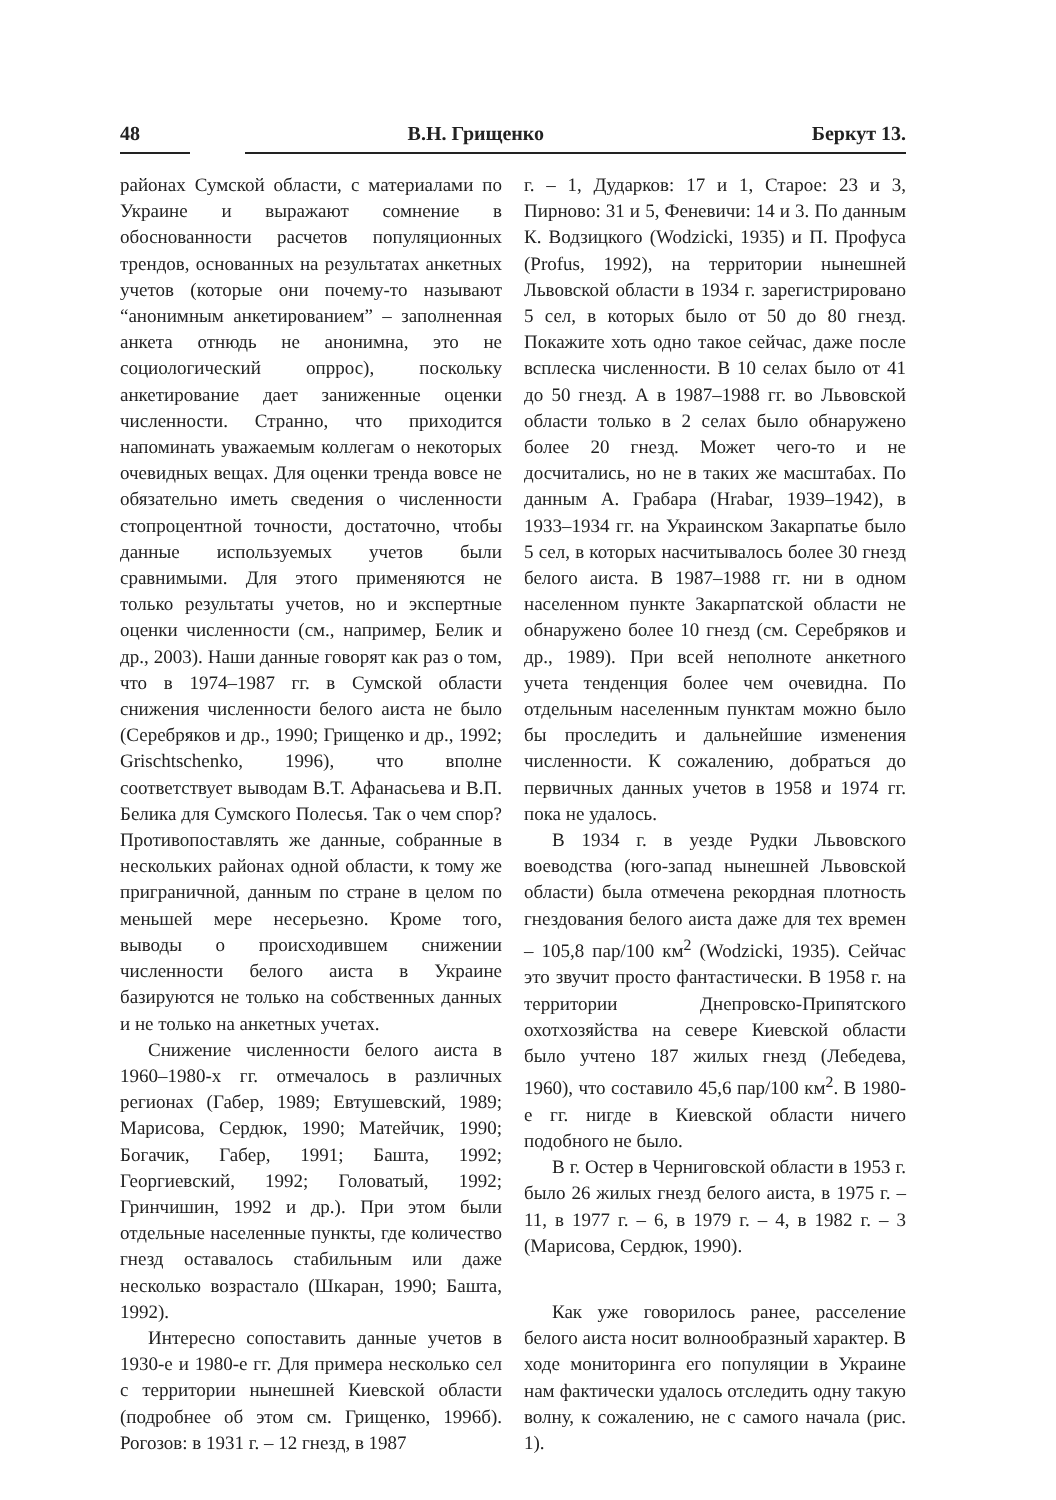48 В.Н. Грищенко Беркут 13.
районах Сумской области, с материалами по Украине и выражают сомнение в обоснованности расчетов популяционных трендов, основанных на результатах анкетных учетов (которые они почему-то называют “анонимным анкетированием” – заполненная анкета отнюдь не анонимна, это не социологический опррос), поскольку анкетирование дает заниженные оценки численности. Странно, что приходится напоминать уважаемым коллегам о некоторых очевидных вещах. Для оценки тренда вовсе не обязательно иметь сведения о численности стопроцентной точности, достаточно, чтобы данные используемых учетов были сравнимыми. Для этого применяются не только результаты учетов, но и экспертные оценки численности (см., например, Белик и др., 2003). Наши данные говорят как раз о том, что в 1974–1987 гг. в Сумской области снижения численности белого аиста не было (Серебряков и др., 1990; Грищенко и др., 1992; Grischtschenko, 1996), что вполне соответствует выводам В.Т. Афанасьева и В.П. Белика для Сумского Полесья. Так о чем спор? Противопоставлять же данные, собранные в нескольких районах одной области, к тому же приграничной, данным по стране в целом по меньшей мере несерьезно. Кроме того, выводы о происходившем снижении численности белого аиста в Украине базируются не только на собственных данных и не только на анкетных учетах.
Снижение численности белого аиста в 1960–1980-х гг. отмечалось в различных регионах (Габер, 1989; Евтушевский, 1989; Марисова, Сердюк, 1990; Матейчик, 1990; Богачик, Габер, 1991; Башта, 1992; Георгиевский, 1992; Головатый, 1992; Гринчишин, 1992 и др.). При этом были отдельные населенные пункты, где количество гнезд оставалось стабильным или даже несколько возрастало (Шкаран, 1990; Башта, 1992).
Интересно сопоставить данные учетов в 1930-е и 1980-е гг. Для примера несколько сел с территории нынешней Киевской области (подробнее об этом см. Грищенко, 1996б). Рогозов: в 1931 г. – 12 гнезд, в 1987
г. – 1, Дударков: 17 и 1, Старое: 23 и 3, Пирново: 31 и 5, Феневичи: 14 и 3. По данным К. Водзицкого (Wodzicki, 1935) и П. Профуса (Profus, 1992), на территории нынешней Львовской области в 1934 г. зарегистрировано 5 сел, в которых было от 50 до 80 гнезд. Покажите хоть одно такое сейчас, даже после всплеска численности. В 10 селах было от 41 до 50 гнезд. А в 1987–1988 гг. во Львовской области только в 2 селах было обнаружено более 20 гнезд. Может чего-то и не досчитались, но не в таких же масштабах. По данным А. Грабара (Hrabar, 1939–1942), в 1933–1934 гг. на Украинском Закарпатье было 5 сел, в которых насчитывалось более 30 гнезд белого аиста. В 1987–1988 гг. ни в одном населенном пункте Закарпатской области не обнаружено более 10 гнезд (см. Серебряков и др., 1989). При всей неполноте анкетного учета тенденция более чем очевидна. По отдельным населенным пунктам можно было бы проследить и дальнейшие изменения численности. К сожалению, добраться до первичных данных учетов в 1958 и 1974 гг. пока не удалось.
В 1934 г. в уезде Рудки Львовского воеводства (юго-запад нынешней Львовской области) была отмечена рекордная плотность гнездования белого аиста даже для тех времен – 105,8 пар/100 км<sup>2</sup> (Wodzicki, 1935). Сейчас это звучит просто фантастически. В 1958 г. на территории Днепровско-Припятского охотхозяйства на севере Киевской области было учтено 187 жилых гнезд (Лебедева, 1960), что составило 45,6 пар/100 км<sup>2</sup>. В 1980-е гг. нигде в Киевской области ничего подобного не было.
В г. Остер в Черниговской области в 1953 г. было 26 жилых гнезд белого аиста, в 1975 г. – 11, в 1977 г. – 6, в 1979 г. – 4, в 1982 г. – 3 (Марисова, Сердюк, 1990).
Как уже говорилось ранее, расселение белого аиста носит волнообразный характер. В ходе мониторинга его популяции в Украине нам фактически удалось отследить одну такую волну, к сожалению, не с самого начала (рис. 1).